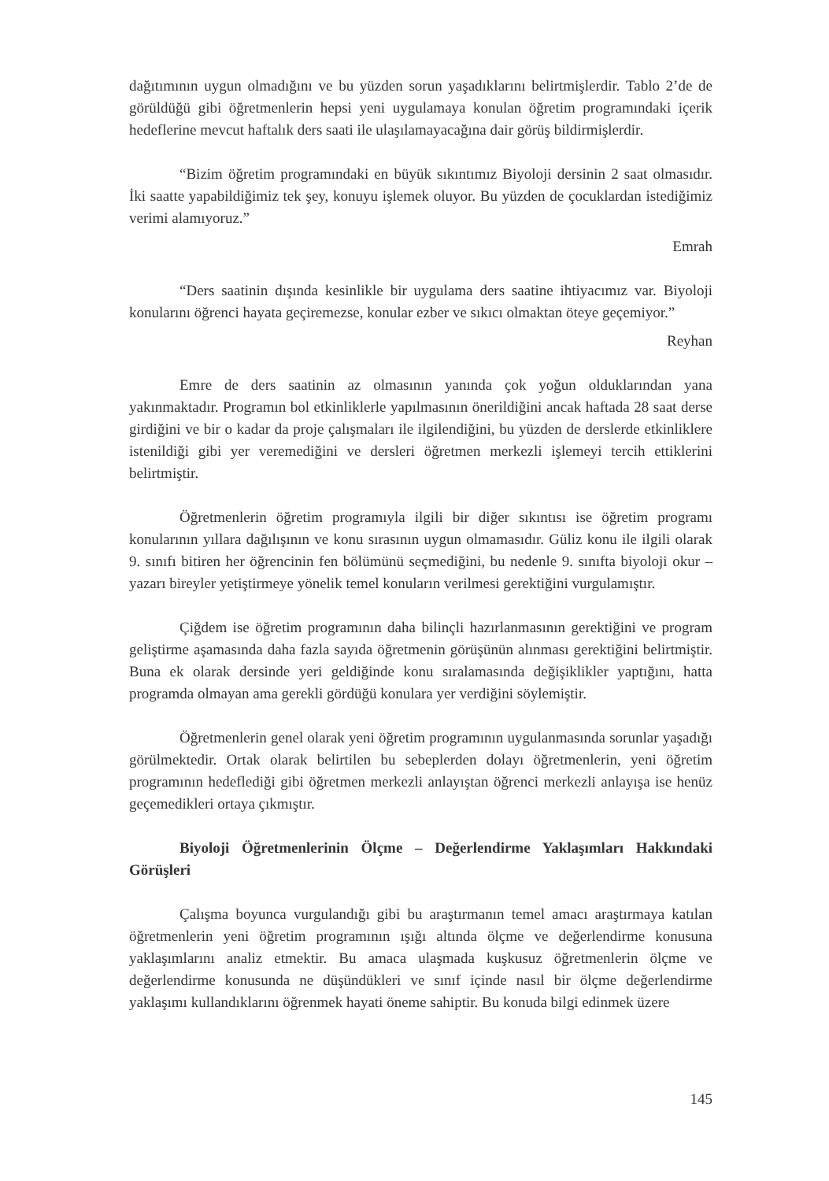dağıtımının uygun olmadığını ve bu yüzden sorun yaşadıklarını belirtmişlerdir. Tablo 2’de de görüldüğü gibi öğretmenlerin hepsi yeni uygulamaya konulan öğretim programındaki içerik hedeflerine mevcut haftalık ders saati ile ulaşılamayacağına dair görüş bildirmişlerdir.
“Bizim öğretim programındaki en büyük sıkıntımız Biyoloji dersinin 2 saat olmasıdır. İki saatte yapabildiğimiz tek şey, konuyu işlemek oluyor. Bu yüzden de çocuklardan istediğimiz verimi alamıyoruz.”
Emrah
“Ders saatinin dışında kesinlikle bir uygulama ders saatine ihtiyacımız var. Biyoloji konularını öğrenci hayata geçiremezse, konular ezber ve sıkıcı olmaktan öteye geçemiyor.”
Reyhan
Emre de ders saatinin az olmasının yanında çok yoğun olduklarından yana yakınmaktadır. Programın bol etkinliklerle yapılmasının önerildiğini ancak haftada 28 saat derse girdiğini ve bir o kadar da proje çalışmaları ile ilgilendiğini, bu yüzden de derslerde etkinliklere istenildiği gibi yer veremediğini ve dersleri öğretmen merkezli işlemeyi tercih ettiklerini belirtmiştir.
Öğretmenlerin öğretim programıyla ilgili bir diğer sıkıntısı ise öğretim programı konularının yıllara dağılışının ve konu sırasının uygun olmamasıdır. Güliz konu ile ilgili olarak 9. sınıfı bitiren her öğrencinin fen bölümünü seçmediğini, bu nedenle 9. sınıfta biyoloji okur – yazarı bireyler yetiştirmeye yönelik temel konuların verilmesi gerektiğini vurgulamıştır.
Çiğdem ise öğretim programının daha bilinçli hazırlanmasının gerektiğini ve program geliştirme aşamasında daha fazla sayıda öğretmenin görüşünün alınması gerektiğini belirtmiştir. Buna ek olarak dersinde yeri geldiğinde konu sıralamasında değişiklikler yaptığını, hatta programda olmayan ama gerekli gördüğü konulara yer verdiğini söylemiştir.
Öğretmenlerin genel olarak yeni öğretim programının uygulanmasında sorunlar yaşadığı görülmektedir. Ortak olarak belirtilen bu sebeplerden dolayı öğretmenlerin, yeni öğretim programının hedeflediği gibi öğretmen merkezli anlayıştan öğrenci merkezli anlayışa ise henüz geçemedikleri ortaya çıkmıştır.
Biyoloji Öğretmenlerinin Ölçme – Değerlendirme Yaklaşımları Hakkındaki Görüşleri
Çalışma boyunca vurgulandığı gibi bu araştırmanın temel amacı araştırmaya katılan öğretmenlerin yeni öğretim programının ışığı altında ölçme ve değerlendirme konusuna yaklaşımlarını analiz etmektir. Bu amaca ulaşmada kuşkusuz öğretmenlerin ölçme ve değerlendirme konusunda ne düşündükleri ve sınıf içinde nasıl bir ölçme değerlendirme yaklaşımı kullandıklarını öğrenmek hayati öneme sahiptir. Bu konuda bilgi edinmek üzere
145